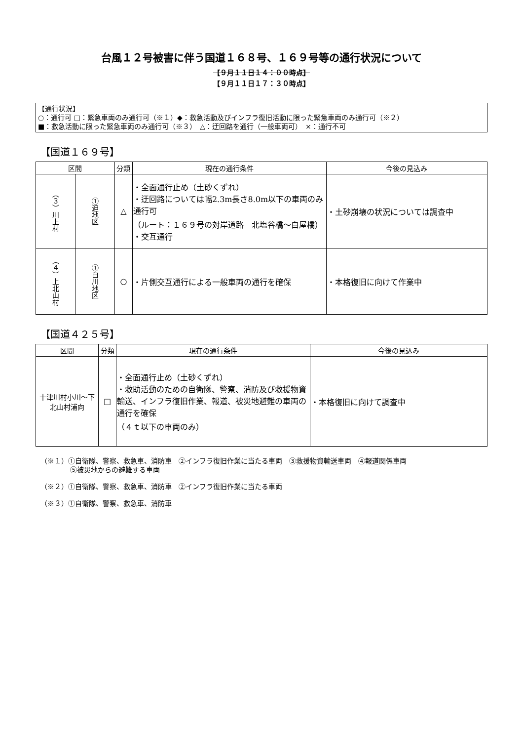台風１２号被害に伴う国道１６８号、１６９号等の通行状況について
【９月１１日１４：００時点】
【９月１１日１７：３０時点】
【通行状況】
○：通行可 □：緊急車両のみ通行可（※１）◆：救急活動及びインフラ復旧活動に限った緊急車両のみ通行可（※２）
■：救急活動に限った緊急車両のみ通行可（※３）　△：迂回路を通行（一般車両可）　×：通行不可
【国道１６９号】
| 区間 | | 分類 | 現在の通行条件 | 今後の見込み |
| --- | --- | --- | --- | --- |
| （３）川上村 | ①迫地区 | △ | ・全面通行止め（土砂くずれ） ・迂回路については幅2.3m長さ8.0m以下の車両のみ通行可 （ルート：１６９号の対岸道路 北塩谷橋～白屋橋） ・交互通行 | ・土砂崩壊の状況については調査中 |
| （４）上北山村 | ①白川地区 | ○ | ・片側交互通行による一般車両の通行を確保 | ・本格復旧に向けて作業中 |
【国道４２５号】
| 区間 | 分類 | 現在の通行条件 | 今後の見込み |
| --- | --- | --- | --- |
| 十津川村小川～下北山村浦向 | □ | ・全面通行止め（土砂くずれ） ・救助活動のための自衛隊、警察、消防及び救援物資輸送、インフラ復旧作業、報道、被災地避難の車両の通行を確保 （４ｔ以下の車両のみ） | ・本格復旧に向けて調査中 |
（※１）①自衛隊、警察、救急車、消防車　②インフラ復旧作業に当たる車両　③救援物資輸送車両　④報道関係車両
⑤被災地からの避難する車両
（※２）①自衛隊、警察、救急車、消防車　②インフラ復旧作業に当たる車両
（※３）①自衛隊、警察、救急車、消防車